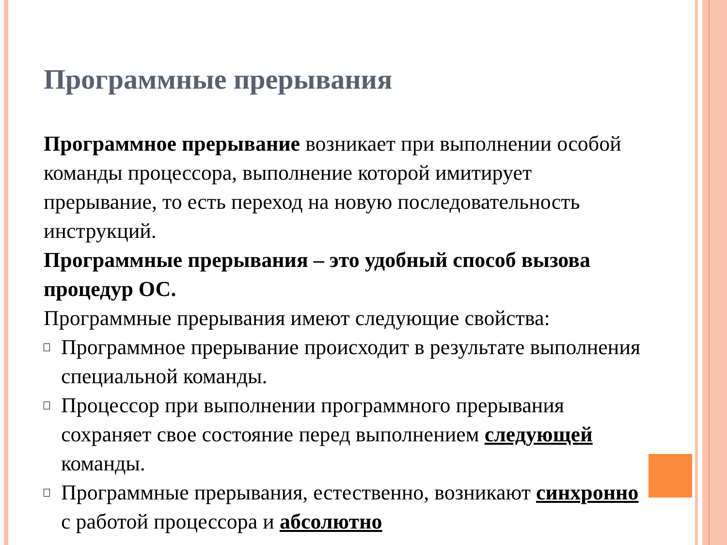Программные прерывания
Программное прерывание возникает при выполнении особой команды процессора, выполнение которой имитирует прерывание, то есть переход на новую последовательность инструкций.
Программные прерывания – это удобный способ вызова процедур ОС.
Программные прерывания имеют следующие свойства:
Программное прерывание происходит в результате выполнения специальной команды.
Процессор при выполнении программного прерывания сохраняет свое состояние перед выполнением следующей команды.
Программные прерывания, естественно, возникают синхронно с работой процессора и абсолютно